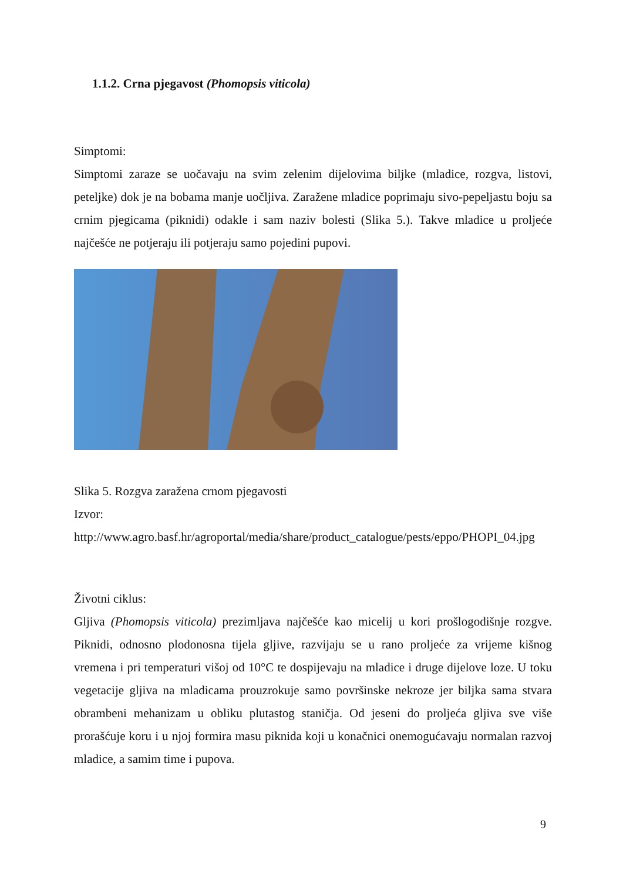1.1.2. Crna pjegavost (Phomopsis viticola)
Simptomi:
Simptomi zaraze se uočavaju na svim zelenim dijelovima biljke (mladice, rozgva, listovi, peteljke) dok je na bobama manje uočljiva. Zaražene mladice poprimaju sivo-pepeljastu boju sa crnim pjegicama (piknidi) odakle i sam naziv bolesti (Slika 5.). Takve mladice u proljeće najčešće ne potjeraju ili potjeraju samo pojedini pupovi.
Slika 5. Rozgva zaražena crnom pjegavosti
Izvor:
http://www.agro.basf.hr/agroportal/media/share/product_catalogue/pests/eppo/PHOPI_04.jpg
Životni ciklus:
Gljiva (Phomopsis viticola) prezimljava najčešće kao micelij u kori prošlogodišnje rozgve. Piknidi, odnosno plodonosna tijela gljive, razvijaju se u rano proljeće za vrijeme kišnog vremena i pri temperaturi višoj od 10°C te dospijevaju na mladice i druge dijelove loze. U toku vegetacije gljiva na mladicama prouzrokuje samo površinske nekroze jer biljka sama stvara obrambeni mehanizam u obliku plutastog staničja. Od jeseni do proljeća gljiva sve više prorašćuje koru i u njoj formira masu piknida koji u konačnici onemogućavaju normalan razvoj mladice, a samim time i pupova.
9